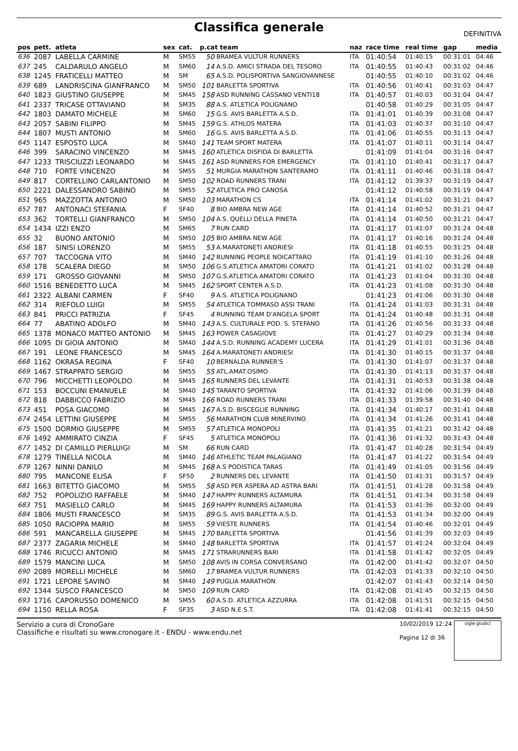Classifica generale
DEFINITIVA
| pos | pett. | atleta | sex | cat. | p.cat team | | naz | race time | real time | gap | media |
| --- | --- | --- | --- | --- | --- | --- | --- | --- | --- | --- | --- |
| 636 | 2087 | LABELLA CARMINE | M | SM55 | 50 | BRAMEA VULTUR RUNNERS | ITA | 01:40:54 | 01:40:15 | 00:31:01 | 04:46 |
| 637 | 245 | CALDARULO ANGELO | M | SM60 | 14 | A.S.D. AMICI STRADA DEL TESORO | ITA | 01:40:55 | 01:40:43 | 00:31:02 | 04:46 |
| 638 | 1245 | FRATICELLI MATTEO | M | SM | 65 | A.S.D. POLISPORTIVA SANGIOVANNESE | | 01:40:55 | 01:40:10 | 00:31:02 | 04:46 |
| 639 | 689 | LANDRISCINA GIANFRANCO | M | SM50 | 101 | BARLETTA SPORTIVA | ITA | 01:40:56 | 01:40:41 | 00:31:03 | 04:47 |
| 640 | 1823 | GIUSTINO GIUSEPPE | M | SM45 | 158 | ASD RUNNING CASSANO VENTI18 | ITA | 01:40:57 | 01:40:03 | 00:31:04 | 04:47 |
| 641 | 2337 | TRICASE OTTAVIANO | M | SM35 | 88 | A.S. ATLETICA POLIGNANO | | 01:40:58 | 01:40:29 | 00:31:05 | 04:47 |
| 642 | 1803 | DAMATO MICHELE | M | SM60 | 15 | G.S. AVIS BARLETTA A.S.D. | ITA | 01:41:01 | 01:40:39 | 00:31:08 | 04:47 |
| 643 | 2057 | SABINI FILIPPO | M | SM45 | 159 | G.S. ATHLOS MATERA | ITA | 01:41:03 | 01:40:37 | 00:31:10 | 04:47 |
| 644 | 1807 | MUSTI ANTONIO | M | SM60 | 16 | G.S. AVIS BARLETTA A.S.D. | ITA | 01:41:06 | 01:40:55 | 00:31:13 | 04:47 |
| 645 | 1147 | ESPOSTO LUCA | M | SM40 | 141 | TEAM SPORT MATERA | ITA | 01:41:07 | 01:40:11 | 00:31:14 | 04:47 |
| 646 | 399 | SARACINO VINCENZO | M | SM45 | 160 | ATLETICA DISFIDA DI BARLETTA | | 01:41:09 | 01:41:04 | 00:31:16 | 04:47 |
| 647 | 1233 | TRISCIUZZI LEONARDO | M | SM45 | 161 | ASD RUNNERS FOR EMERGENCY | ITA | 01:41:10 | 01:40:41 | 00:31:17 | 04:47 |
| 648 | 710 | FORTE VINCENZO | M | SM55 | 51 | MURGIA MARATHON SANTERAMO | ITA | 01:41:11 | 01:40:46 | 00:31:18 | 04:47 |
| 649 | 817 | CORTELLINO CARLANTONIO | M | SM50 | 102 | ROAD RUNNERS TRANI | ITA | 01:41:12 | 01:39:37 | 00:31:19 | 04:47 |
| 650 | 2221 | DALESSANDRO SABINO | M | SM55 | 52 | ATLETICA PRO CANOSA | | 01:41:12 | 01:40:58 | 00:31:19 | 04:47 |
| 651 | 965 | MAZZOTTA ANTONIO | M | SM50 | 103 | MARATHON CS | ITA | 01:41:14 | 01:41:02 | 00:31:21 | 04:47 |
| 652 | 787 | ANTONACI STEFANIA | F | SF40 | 8 | BIO AMBRA NEW AGE | ITA | 01:41:14 | 01:40:52 | 00:31:21 | 04:47 |
| 653 | 362 | TORTELLI GIANFRANCO | M | SM50 | 104 | A.S. QUELLI DELLA PINETA | ITA | 01:41:14 | 01:40:50 | 00:31:21 | 04:47 |
| 654 | 1434 | IZZI ENZO | M | SM65 | 7 | RUN CARD | ITA | 01:41:17 | 01:41:07 | 00:31:24 | 04:48 |
| 655 | 32 | BUONO ANTONIO | M | SM50 | 105 | BIO AMBRA NEW AGE | ITA | 01:41:17 | 01:40:16 | 00:31:24 | 04:48 |
| 656 | 187 | SINISI LORENZO | M | SM55 | 53 | A.MARATONETI ANDRIESI | ITA | 01:41:18 | 01:40:55 | 00:31:25 | 04:48 |
| 657 | 707 | TACCOGNA VITO | M | SM40 | 142 | RUNNING PEOPLE NOICATTARO | ITA | 01:41:19 | 01:41:10 | 00:31:26 | 04:48 |
| 658 | 178 | SCALERA DIEGO | M | SM50 | 106 | G.S.ATLETICA AMATORI CORATO | ITA | 01:41:21 | 01:41:02 | 00:31:28 | 04:48 |
| 659 | 171 | GROSSO GIOVANNI | M | SM50 | 107 | G.S.ATLETICA AMATORI CORATO | ITA | 01:41:23 | 01:41:04 | 00:31:30 | 04:48 |
| 660 | 1516 | BENEDETTO LUCA | M | SM45 | 162 | SPORT CENTER A.S.D. | ITA | 01:41:23 | 01:41:08 | 00:31:30 | 04:48 |
| 661 | 2322 | ALBANI CARMEN | F | SF40 | 9 | A.S. ATLETICA POLIGNANO | | 01:41:23 | 01:41:06 | 00:31:30 | 04:48 |
| 662 | 314 | RIEFOLO LUIGI | M | SM55 | 54 | ATLETICA TOMMASO ASSI TRANI | ITA | 01:41:24 | 01:41:03 | 00:31:31 | 04:48 |
| 663 | 841 | PRICCI PATRIZIA | F | SF45 | 4 | RUNNING TEAM D'ANGELA SPORT | ITA | 01:41:24 | 01:40:48 | 00:31:31 | 04:48 |
| 664 | 77 | ABATINO ADOLFO | M | SM40 | 143 | A.S. CULTURALE POD. S. STEFANO | ITA | 01:41:26 | 01:40:56 | 00:31:33 | 04:48 |
| 665 | 1378 | MONACO MATTEO ANTONIO | M | SM45 | 163 | POWER CASAGIOVE | ITA | 01:41:27 | 01:40:29 | 00:31:34 | 04:48 |
| 666 | 1095 | DI GIOIA ANTONIO | M | SM40 | 144 | A.S.D. RUNNING ACADEMY LUCERA | ITA | 01:41:29 | 01:41:01 | 00:31:36 | 04:48 |
| 667 | 191 | LEONE FRANCESCO | M | SM45 | 164 | A.MARATONETI ANDRIESI | ITA | 01:41:30 | 01:40:15 | 00:31:37 | 04:48 |
| 668 | 1162 | OKRASA REGINA | F | SF40 | 10 | BERNALDA RUNNER'S | ITA | 01:41:30 | 01:41:07 | 00:31:37 | 04:48 |
| 669 | 1467 | STRAPPATO SERGIO | M | SM55 | 55 | ATL.AMAT.OSIMO | ITA | 01:41:30 | 01:41:13 | 00:31:37 | 04:48 |
| 670 | 796 | MICCHETTI LEOPOLDO | M | SM45 | 165 | RUNNERS DEL LEVANTE | ITA | 01:41:31 | 01:40:53 | 00:31:38 | 04:48 |
| 671 | 153 | BOCCUNI EMANUELE | M | SM40 | 145 | TARANTO SPORTIVA | ITA | 01:41:32 | 01:41:06 | 00:31:39 | 04:48 |
| 672 | 818 | DABBICCO FABRIZIO | M | SM45 | 166 | ROAD RUNNERS TRANI | ITA | 01:41:33 | 01:39:58 | 00:31:40 | 04:48 |
| 673 | 451 | POSA GIACOMO | M | SM45 | 167 | A.S.D. BISCEGLIE RUNNING | ITA | 01:41:34 | 01:40:17 | 00:31:41 | 04:48 |
| 674 | 2454 | LETTINI GIUSEPPE | M | SM55 | 56 | MARATHON CLUB MINERVINO | ITA | 01:41:34 | 01:41:26 | 00:31:41 | 04:48 |
| 675 | 1500 | DORMIO GIUSEPPE | M | SM55 | 57 | ATLETICA MONOPOLI | ITA | 01:41:35 | 01:41:21 | 00:31:42 | 04:48 |
| 676 | 1492 | AMMIRATO CINZIA | F | SF45 | 5 | ATLETICA MONOPOLI | ITA | 01:41:36 | 01:41:32 | 00:31:43 | 04:48 |
| 677 | 1452 | DI CAMILLO PIERLUIGI | M | SM | 66 | RUN CARD | ITA | 01:41:47 | 01:40:28 | 00:31:54 | 04:49 |
| 678 | 1279 | TINELLA NICOLA | M | SM40 | 146 | ATHLETIC TEAM PALAGIANO | ITA | 01:41:47 | 01:41:22 | 00:31:54 | 04:49 |
| 679 | 1267 | NINNI DANILO | M | SM45 | 168 | A.S PODISTICA TARAS | ITA | 01:41:49 | 01:41:05 | 00:31:56 | 04:49 |
| 680 | 795 | MANCONE ELISA | F | SF50 | 2 | RUNNERS DEL LEVANTE | ITA | 01:41:50 | 01:41:31 | 00:31:57 | 04:49 |
| 681 | 1663 | BITETTO GIACOMO | M | SM55 | 58 | ASD PER ASPERA AD ASTRA BARI | ITA | 01:41:51 | 01:41:28 | 00:31:58 | 04:49 |
| 682 | 752 | POPOLIZIO RAFFAELE | M | SM40 | 147 | HAPPY RUNNERS ALTAMURA | ITA | 01:41:51 | 01:41:34 | 00:31:58 | 04:49 |
| 683 | 751 | MASIELLO CARLO | M | SM45 | 169 | HAPPY RUNNERS ALTAMURA | ITA | 01:41:53 | 01:41:36 | 00:32:00 | 04:49 |
| 684 | 1806 | MUSTI FRANCESCO | M | SM35 | 89 | G.S. AVIS BARLETTA A.S.D. | ITA | 01:41:53 | 01:41:34 | 00:32:00 | 04:49 |
| 685 | 1050 | RACIOPPA MARIO | M | SM55 | 59 | VIESTE RUNNERS | ITA | 01:41:54 | 01:40:46 | 00:32:01 | 04:49 |
| 686 | 591 | MANCARELLA GIUSEPPE | M | SM45 | 170 | BARLETTA SPORTIVA | | 01:41:56 | 01:41:39 | 00:32:03 | 04:49 |
| 687 | 2377 | ZAGARIA MICHELE | M | SM40 | 148 | BARLETTA SPORTIVA | ITA | 01:41:57 | 01:41:24 | 00:32:04 | 04:49 |
| 688 | 1746 | RICUCCI ANTONIO | M | SM45 | 171 | STRARUNNERS BARI | ITA | 01:41:58 | 01:41:42 | 00:32:05 | 04:49 |
| 689 | 1579 | MANCINI LUCA | M | SM50 | 108 | AVIS IN CORSA CONVERSANO | ITA | 01:42:00 | 01:41:42 | 00:32:07 | 04:50 |
| 690 | 2089 | MORELLI MICHELE | M | SM60 | 17 | BRAMEA VULTUR RUNNERS | ITA | 01:42:03 | 01:41:33 | 00:32:10 | 04:50 |
| 691 | 1721 | LEPORE SAVINO | M | SM40 | 149 | PUGLIA MARATHON | | 01:42:07 | 01:41:43 | 00:32:14 | 04:50 |
| 692 | 1344 | SUSCO FRANCESCO | M | SM50 | 109 | RUN CARD | ITA | 01:42:08 | 01:41:45 | 00:32:15 | 04:50 |
| 693 | 1716 | CAPORUSSO DOMENICO | M | SM55 | 60 | A.S.D. ATLETICA AZZURRA | ITA | 01:42:08 | 01:41:51 | 00:32:15 | 04:50 |
| 694 | 1150 | RELLA ROSA | F | SF35 | 3 | ASD N.E.S.T. | ITA | 01:42:08 | 01:41:41 | 00:32:15 | 04:50 |
Servizio a cura di CronoGare
Classifiche e risultati su www.cronogare.it - ENDU - www.endu.net
10/02/2019 12:24
Pagina 12 di 36
sigle giudici